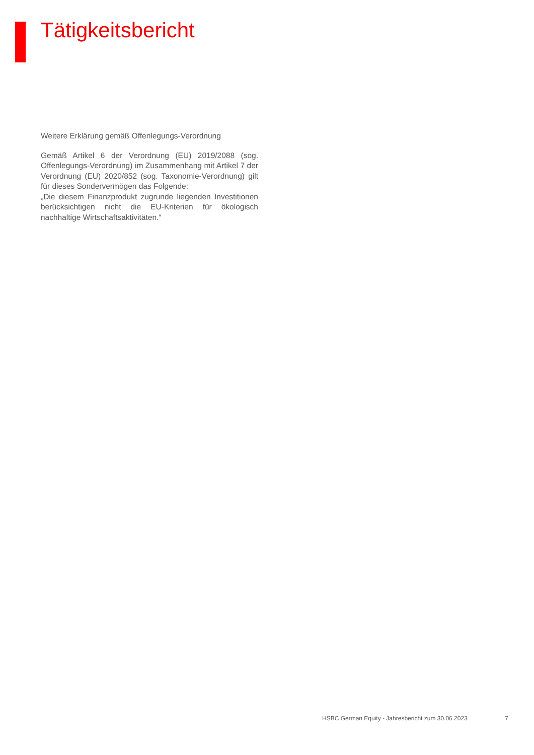Tätigkeitsbericht
Weitere Erklärung gemäß Offenlegungs-Verordnung
Gemäß Artikel 6 der Verordnung (EU) 2019/2088 (sog. Offenlegungs-Verordnung) im Zusammenhang mit Artikel 7 der Verordnung (EU) 2020/852 (sog. Taxonomie-Verordnung) gilt für dieses Sondervermögen das Folgende:
„Die diesem Finanzprodukt zugrunde liegenden Investitionen berücksichtigen nicht die EU-Kriterien für ökologisch nachhaltige Wirtschaftsaktivitäten.“
HSBC German Equity - Jahresbericht zum 30.06.2023 7